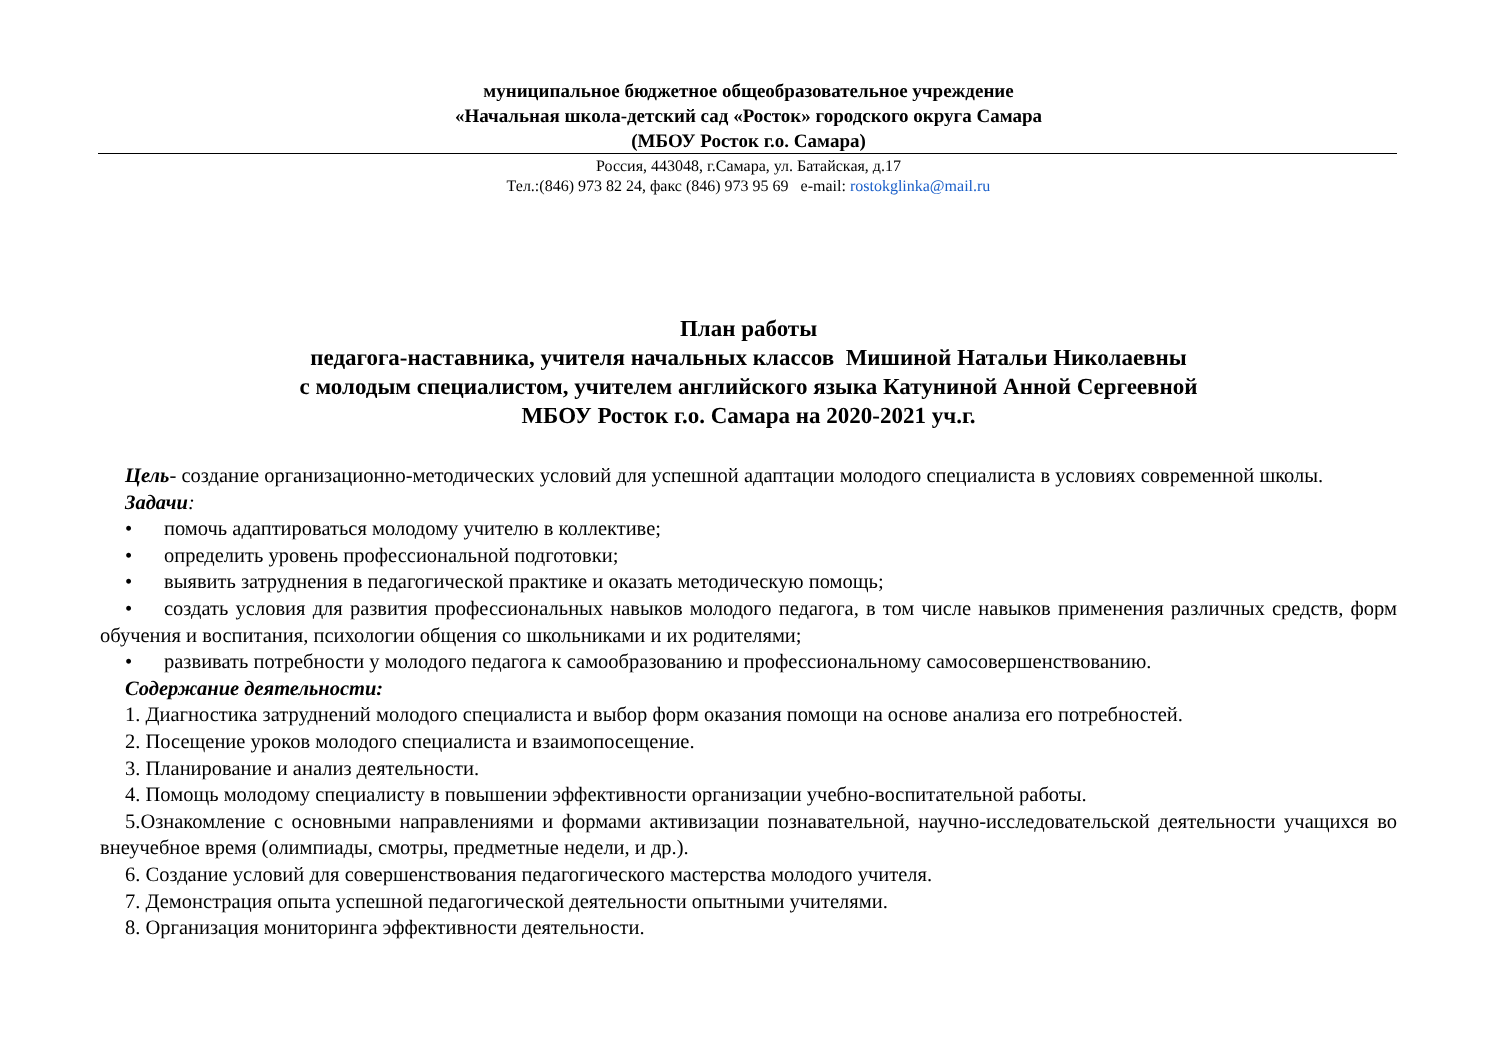муниципальное бюджетное общеобразовательное учреждение
«Начальная школа-детский сад «Росток» городского округа Самара
(МБОУ Росток г.о. Самара)
Россия, 443048, г.Самара, ул. Батайская, д.17
Тел.:(846) 973 82 24, факс (846) 973 95 69 e-mail: rostokglinka@mail.ru
План работы
педагога-наставника, учителя начальных классов Мишиной Натальи Николаевны
с молодым специалистом, учителем английского языка Катуниной Анной Сергеевной
МБОУ Росток г.о. Самара на 2020-2021 уч.г.
Цель- создание организационно-методических условий для успешной адаптации молодого специалиста в условиях современной школы.
Задачи:
• помочь адаптироваться молодому учителю в коллективе;
• определить уровень профессиональной подготовки;
• выявить затруднения в педагогической практике и оказать методическую помощь;
• создать условия для развития профессиональных навыков молодого педагога, в том числе навыков применения различных средств, форм обучения и воспитания, психологии общения со школьниками и их родителями;
• развивать потребности у молодого педагога к самообразованию и профессиональному самосовершенствованию.
Содержание деятельности:
1. Диагностика затруднений молодого специалиста и выбор форм оказания помощи на основе анализа его потребностей.
2. Посещение уроков молодого специалиста и взаимопосещение.
3. Планирование и анализ деятельности.
4. Помощь молодому специалисту в повышении эффективности организации учебно-воспитательной работы.
5.Ознакомление с основными направлениями и формами активизации познавательной, научно-исследовательской деятельности учащихся во внеучебное время (олимпиады, смотры, предметные недели, и др.).
6. Создание условий для совершенствования педагогического мастерства молодого учителя.
7. Демонстрация опыта успешной педагогической деятельности опытными учителями.
8. Организация мониторинга эффективности деятельности.